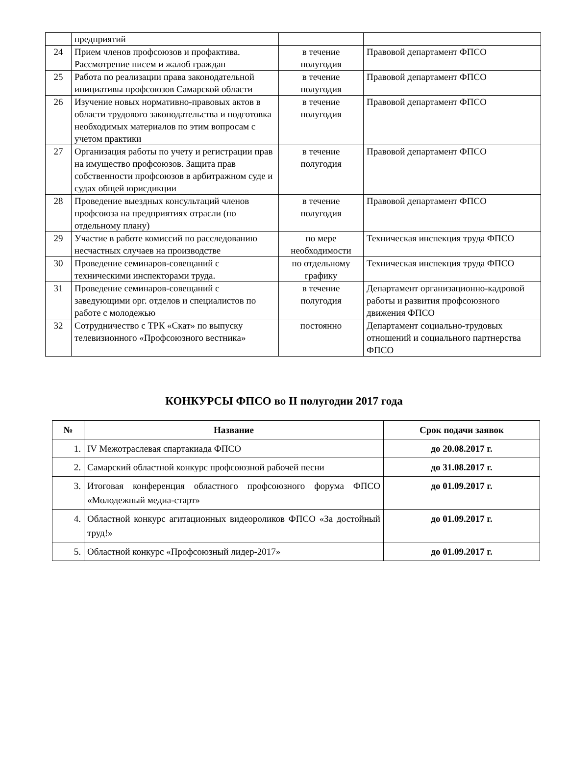| | предприятий | | |
| 24 | Прием членов профсоюзов и профактива. Рассмотрение писем и жалоб граждан | в течение полугодия | Правовой департамент ФПСО |
| 25 | Работа по реализации права законодательной инициативы профсоюзов Самарской области | в течение полугодия | Правовой департамент ФПСО |
| 26 | Изучение новых нормативно-правовых актов в области трудового законодательства и подготовка необходимых материалов по этим вопросам с учетом практики | в течение полугодия | Правовой департамент ФПСО |
| 27 | Организация работы по учету и регистрации прав на имущество профсоюзов. Защита прав собственности профсоюзов в арбитражном суде и судах общей юрисдикции | в течение полугодия | Правовой департамент ФПСО |
| 28 | Проведение выездных консультаций членов профсоюза на предприятиях отрасли (по отдельному плану) | в течение полугодия | Правовой департамент ФПСО |
| 29 | Участие в работе комиссий по расследованию несчастных случаев на производстве | по мере необходимости | Техническая инспекция труда ФПСО |
| 30 | Проведение семинаров-совещаний с техническими инспекторами труда. | по отдельному графику | Техническая инспекция труда ФПСО |
| 31 | Проведение семинаров-совещаний с заведующими орг. отделов и специалистов по работе с молодежью | в течение полугодия | Департамент организационно-кадровой работы и развития профсоюзного движения ФПСО |
| 32 | Сотрудничество с ТРК «Скат» по выпуску телевизионного «Профсоюзного вестника» | постоянно | Департамент социально-трудовых отношений и социального партнерства ФПСО |
КОНКУРСЫ ФПСО во II полугодии 2017 года
| № | Название | Срок подачи заявок |
| --- | --- | --- |
| 1. | IV Межотраслевая спартакиада ФПСО | до 20.08.2017 г. |
| 2. | Самарский областной конкурс профсоюзной рабочей песни | до 31.08.2017 г. |
| 3. | Итоговая конференция областного профсоюзного форума ФПСО «Молодежный медиа-старт» | до 01.09.2017 г. |
| 4. | Областной конкурс агитационных видеороликов ФПСО «За достойный труд!» | до 01.09.2017 г. |
| 5. | Областной конкурс «Профсоюзный лидер-2017» | до 01.09.2017 г. |